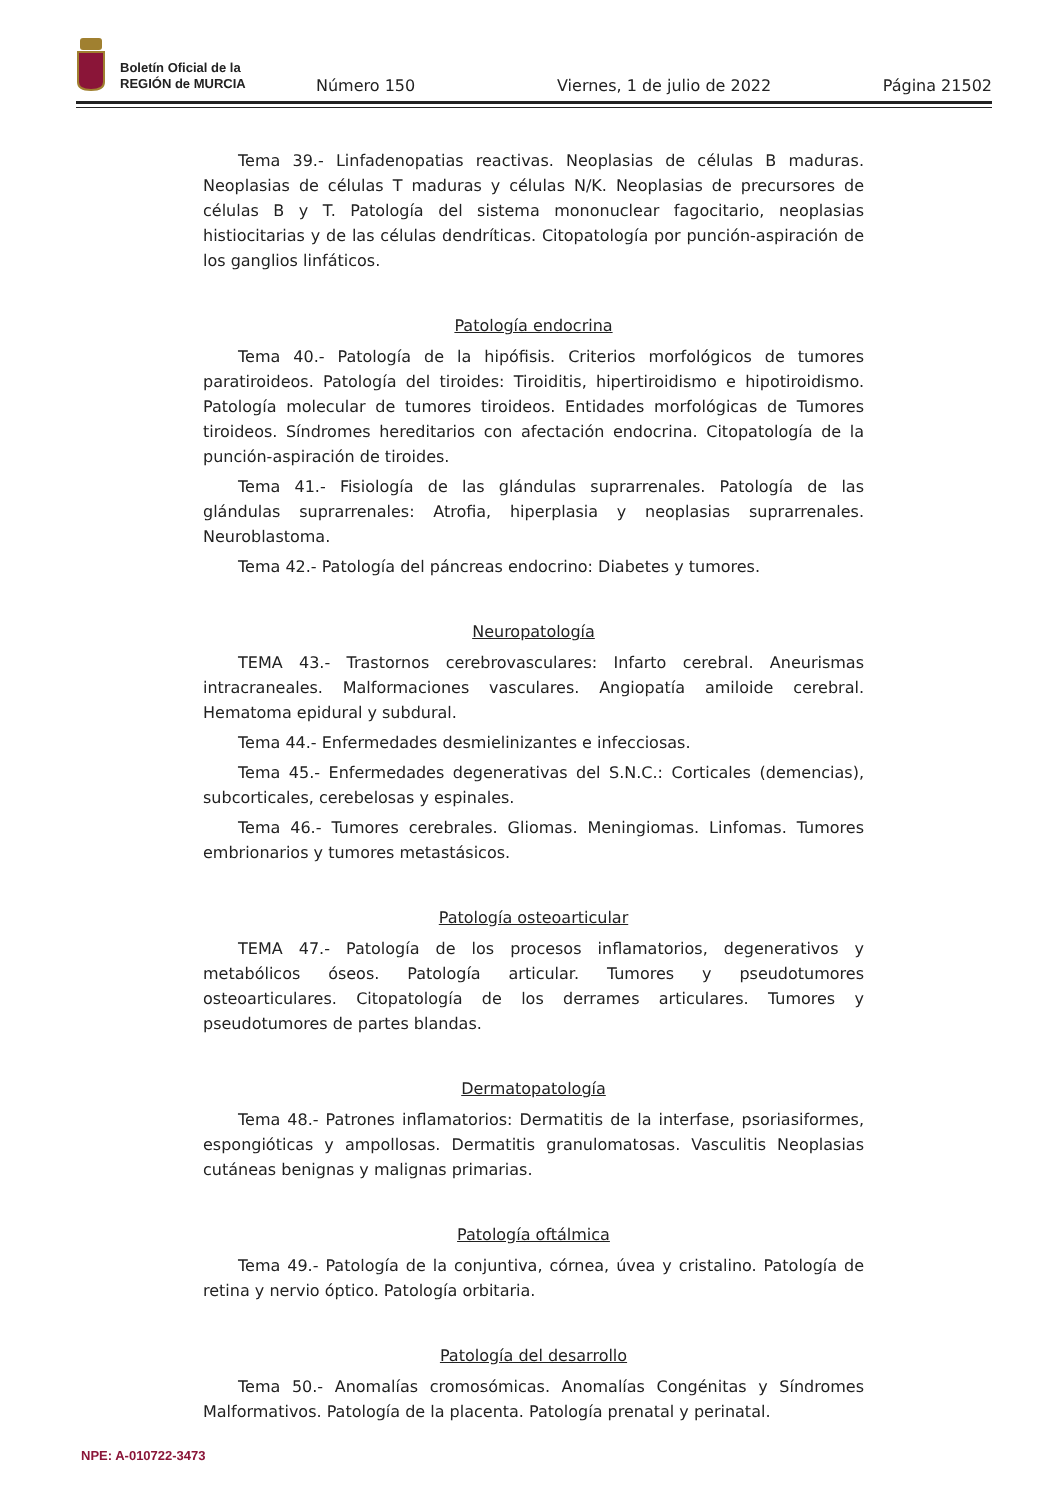Boletín Oficial de la
REGIÓN de MURCIA
Número 150 Viernes, 1 de julio de 2022 Página 21502
Tema 39.- Linfadenopatias reactivas. Neoplasias de células B maduras. Neoplasias de células T maduras y células N/K. Neoplasias de precursores de células B y T. Patología del sistema mononuclear fagocitario, neoplasias histiocitarias y de las células dendríticas. Citopatología por punción-aspiración de los ganglios linfáticos.
Patología endocrina
Tema 40.- Patología de la hipófisis. Criterios morfológicos de tumores paratiroideos. Patología del tiroides: Tiroiditis, hipertiroidismo e hipotiroidismo. Patología molecular de tumores tiroideos. Entidades morfológicas de Tumores tiroideos. Síndromes hereditarios con afectación endocrina. Citopatología de la punción-aspiración de tiroides.
Tema 41.- Fisiología de las glándulas suprarrenales. Patología de las glándulas suprarrenales: Atrofia, hiperplasia y neoplasias suprarrenales. Neuroblastoma.
Tema 42.- Patología del páncreas endocrino: Diabetes y tumores.
Neuropatología
TEMA 43.- Trastornos cerebrovasculares: Infarto cerebral. Aneurismas intracraneales. Malformaciones vasculares. Angiopatía amiloide cerebral. Hematoma epidural y subdural.
Tema 44.- Enfermedades desmielinizantes e infecciosas.
Tema 45.- Enfermedades degenerativas del S.N.C.: Corticales (demencias), subcorticales, cerebelosas y espinales.
Tema 46.- Tumores cerebrales. Gliomas. Meningiomas. Linfomas. Tumores embrionarios y tumores metastásicos.
Patología osteoarticular
TEMA 47.- Patología de los procesos inflamatorios, degenerativos y metabólicos óseos. Patología articular. Tumores y pseudotumores osteoarticulares. Citopatología de los derrames articulares. Tumores y pseudotumores de partes blandas.
Dermatopatología
Tema 48.- Patrones inflamatorios: Dermatitis de la interfase, psoriasiformes, espongióticas y ampollosas. Dermatitis granulomatosas. Vasculitis Neoplasias cutáneas benignas y malignas primarias.
Patología oftálmica
Tema 49.- Patología de la conjuntiva, córnea, úvea y cristalino. Patología de retina y nervio óptico. Patología orbitaria.
Patología del desarrollo
Tema 50.- Anomalías cromosómicas. Anomalías Congénitas y Síndromes Malformativos. Patología de la placenta. Patología prenatal y perinatal.
NPE: A-010722-3473